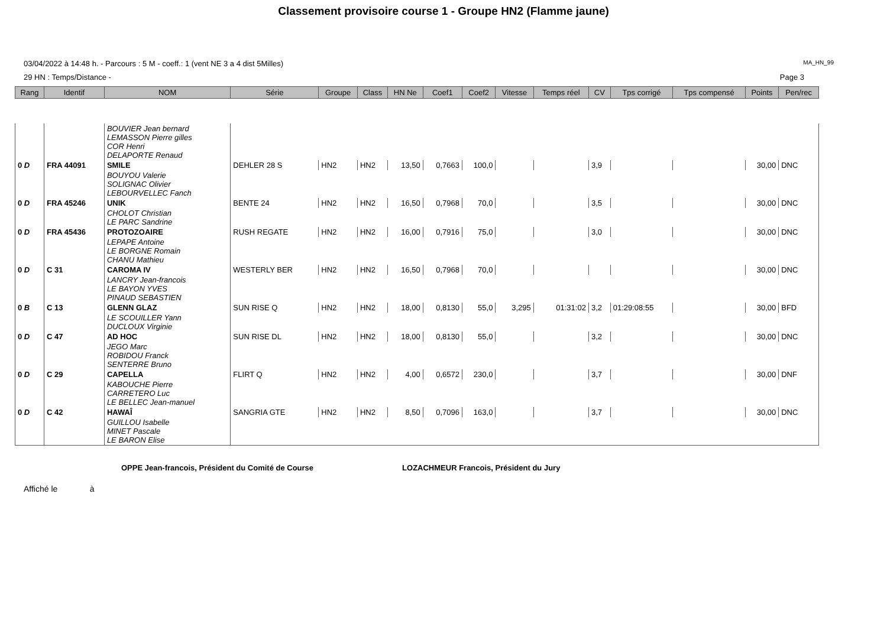Classement provisoire course 1 - Groupe HN2 (Flamme jaune)
03/04/2022 à 14:48 h. - Parcours : 5 M - coeff.: 1 (vent NE 3 a 4 dist 5Milles)
MA_HN_99
29 HN : Temps/Distance - Page 3
| Rang | Identif | NOM | Série | Groupe | Class | HN Ne | Coef1 | Coef2 | Vitesse | Temps réel | CV | Tps corrigé | Tps compensé | Points | Pen/rec |
| --- | --- | --- | --- | --- | --- | --- | --- | --- | --- | --- | --- | --- | --- | --- | --- |
| | | BOUVIER Jean bernard LEMASSON Pierre gilles COR Henri DELAPORTE Renaud | | | | | | | | | | | | | |
| 0 D | FRA 44091 | SMILE | DEHLER 28 S | HN2 | HN2 | 13,50 | 0,7663 | 100,0 | | | 3,9 | | | 30,00 | DNC |
| | | BOUYOU Valerie SOLIGNAC Olivier LEBOURVELLEC Fanch | | | | | | | | | | | | | |
| 0 D | FRA 45246 | UNIK | BENTE 24 | HN2 | HN2 | 16,50 | 0,7968 | 70,0 | | | 3,5 | | | 30,00 | DNC |
| | | CHOLOT Christian LE PARC Sandrine | | | | | | | | | | | | | |
| 0 D | FRA 45436 | PROTOZOAIRE | RUSH REGATE | HN2 | HN2 | 16,00 | 0,7916 | 75,0 | | | 3,0 | | | 30,00 | DNC |
| | | LEPAPE Antoine LE BORGNE Romain CHANU Mathieu | | | | | | | | | | | | | |
| 0 D | C 31 | CAROMA IV | WESTERLY BER | HN2 | HN2 | 16,50 | 0,7968 | 70,0 | | | | | | 30,00 | DNC |
| | | LANCRY Jean-francois LE BAYON YVES PINAUD SEBASTIEN | | | | | | | | | | | | | |
| 0 B | C 13 | GLENN GLAZ | SUN RISE Q | HN2 | HN2 | 18,00 | 0,8130 | 55,0 | 3,295 | 01:31:02 | 3,2 | 01:29:08:55 | | 30,00 | BFD |
| | | LE SCOUILLER Yann DUCLOUX Virginie | | | | | | | | | | | | | |
| 0 D | C 47 | AD HOC | SUN RISE DL | HN2 | HN2 | 18,00 | 0,8130 | 55,0 | | | 3,2 | | | 30,00 | DNC |
| | | JEGO Marc ROBIDOU Franck SENTERRE Bruno | | | | | | | | | | | | | |
| 0 D | C 29 | CAPELLA | FLIRT Q | HN2 | HN2 | 4,00 | 0,6572 | 230,0 | | | 3,7 | | | 30,00 | DNF |
| | | KABOUCHE Pierre CARRETERO Luc LE BELLEC Jean-manuel | | | | | | | | | | | | | |
| 0 D | C 42 | HAWAÎ | SANGRIA GTE | HN2 | HN2 | 8,50 | 0,7096 | 163,0 | | | 3,7 | | | 30,00 | DNC |
| | | GUILLOU Isabelle MINET Pascale LE BARON Elise | | | | | | | | | | | | | |
OPPE Jean-francois, Président du Comité de Course LOZACHMEUR Francois, Président du Jury
Affiché le à